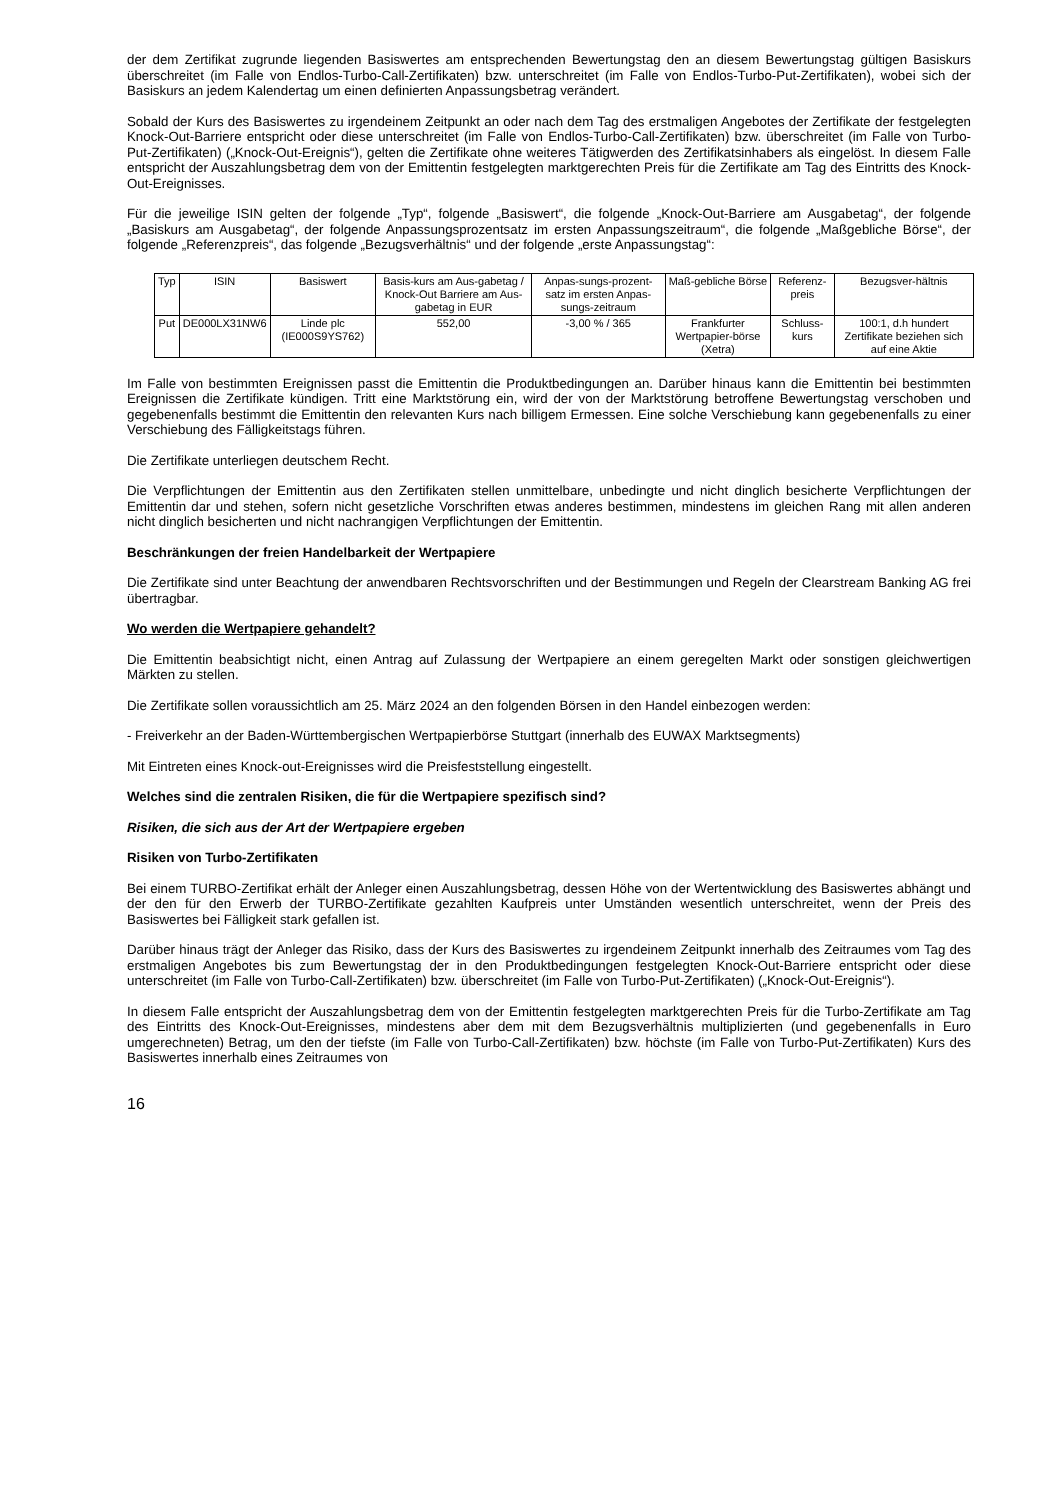der dem Zertifikat zugrunde liegenden Basiswertes am entsprechenden Bewertungstag den an diesem Bewertungstag gültigen Basiskurs überschreitet (im Falle von Endlos-Turbo-Call-Zertifikaten) bzw. unterschreitet (im Falle von Endlos-Turbo-Put-Zertifikaten), wobei sich der Basiskurs an jedem Kalendertag um einen definierten Anpassungsbetrag verändert.
Sobald der Kurs des Basiswertes zu irgendeinem Zeitpunkt an oder nach dem Tag des erstmaligen Angebotes der Zertifikate der festgelegten Knock-Out-Barriere entspricht oder diese unterschreitet (im Falle von Endlos-Turbo-Call-Zertifikaten) bzw. überschreitet (im Falle von Turbo-Put-Zertifikaten) („Knock-Out-Ereignis“), gelten die Zertifikate ohne weiteres Tätigwerden des Zertifikatsinhabers als eingelöst. In diesem Falle entspricht der Auszahlungsbetrag dem von der Emittentin festgelegten marktgerechten Preis für die Zertifikate am Tag des Eintritts des Knock-Out-Ereignisses.
Für die jeweilige ISIN gelten der folgende „Typ“, folgende „Basiswert“, die folgende „Knock-Out-Barriere am Ausgabetag“, der folgende „Basiskurs am Ausgabetag“, der folgende Anpassungsprozentsatz im ersten Anpassungszeitraum“, die folgende „Maßgebliche Börse“, der folgende „Referenzpreis“, das folgende „Bezugsverhältnis“ und der folgende „erste Anpassungstag“:
| Typ | ISIN | Basiswert | Basis-kurs am Aus-gabetag / Knock-Out Barriere am Aus-gabetag in EUR | Anpas-sungs-prozent-satz im ersten Anpas-sungs-zeitraum | Maß-gebliche Börse | Referenz-preis | Bezugsver-hältnis |
| Put | DE000LX31NW6 | Linde plc (IE000S9YS762) | 552,00 | -3,00 % / 365 | Frankfurter Wertpapier-börse (Xetra) | Schluss-kurs | 100:1, d.h hundert Zertifikate beziehen sich auf eine Aktie |
Im Falle von bestimmten Ereignissen passt die Emittentin die Produktbedingungen an. Darüber hinaus kann die Emittentin bei bestimmten Ereignissen die Zertifikate kündigen. Tritt eine Marktstörung ein, wird der von der Marktstörung betroffene Bewertungstag verschoben und gegebenenfalls bestimmt die Emittentin den relevanten Kurs nach billigem Ermessen. Eine solche Verschiebung kann gegebenenfalls zu einer Verschiebung des Fälligkeitstags führen.
Die Zertifikate unterliegen deutschem Recht.
Die Verpflichtungen der Emittentin aus den Zertifikaten stellen unmittelbare, unbedingte und nicht dinglich besicherte Verpflichtungen der Emittentin dar und stehen, sofern nicht gesetzliche Vorschriften etwas anderes bestimmen, mindestens im gleichen Rang mit allen anderen nicht dinglich besicherten und nicht nachrangigen Verpflichtungen der Emittentin.
Beschränkungen der freien Handelbarkeit der Wertpapiere
Die Zertifikate sind unter Beachtung der anwendbaren Rechtsvorschriften und der Bestimmungen und Regeln der Clearstream Banking AG frei übertragbar.
Wo werden die Wertpapiere gehandelt?
Die Emittentin beabsichtigt nicht, einen Antrag auf Zulassung der Wertpapiere an einem geregelten Markt oder sonstigen gleichwertigen Märkten zu stellen.
Die Zertifikate sollen voraussichtlich am 25. März 2024 an den folgenden Börsen in den Handel einbezogen werden:
- Freiverkehr an der Baden-Württembergischen Wertpapierbörse Stuttgart (innerhalb des EUWAX Marktsegments)
Mit Eintreten eines Knock-out-Ereignisses wird die Preisfeststellung eingestellt.
Welches sind die zentralen Risiken, die für die Wertpapiere spezifisch sind?
Risiken, die sich aus der Art der Wertpapiere ergeben
Risiken von Turbo-Zertifikaten
Bei einem TURBO-Zertifikat erhält der Anleger einen Auszahlungsbetrag, dessen Höhe von der Wertentwicklung des Basiswertes abhängt und der den für den Erwerb der TURBO-Zertifikate gezahlten Kaufpreis unter Umständen wesentlich unterschreitet, wenn der Preis des Basiswertes bei Fälligkeit stark gefallen ist.
Darüber hinaus trägt der Anleger das Risiko, dass der Kurs des Basiswertes zu irgendeinem Zeitpunkt innerhalb des Zeitraumes vom Tag des erstmaligen Angebotes bis zum Bewertungstag der in den Produktbedingungen festgelegten Knock-Out-Barriere entspricht oder diese unterschreitet (im Falle von Turbo-Call-Zertifikaten) bzw. überschreitet (im Falle von Turbo-Put-Zertifikaten) („Knock-Out-Ereignis“).
In diesem Falle entspricht der Auszahlungsbetrag dem von der Emittentin festgelegten marktgerechten Preis für die Turbo-Zertifikate am Tag des Eintritts des Knock-Out-Ereignisses, mindestens aber dem mit dem Bezugsverhältnis multiplizierten (und gegebenenfalls in Euro umgerechneten) Betrag, um den der tiefste (im Falle von Turbo-Call-Zertifikaten) bzw. höchste (im Falle von Turbo-Put-Zertifikaten) Kurs des Basiswertes innerhalb eines Zeitraumes von
16